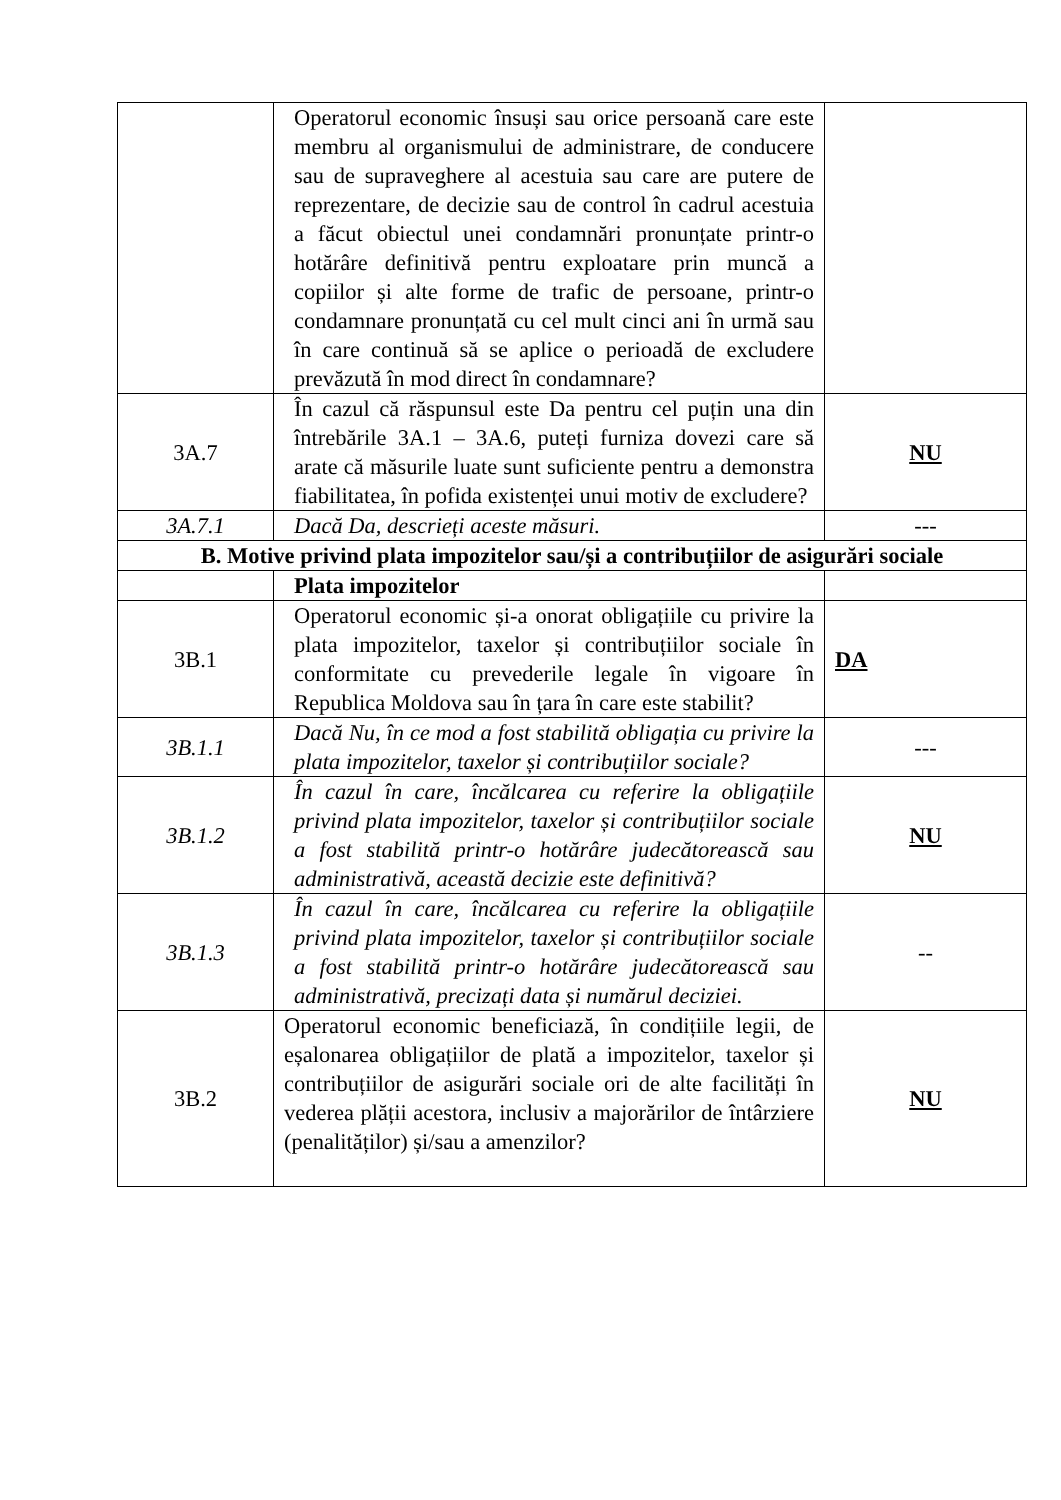| | Operatorul economic însuși sau orice persoană care este membru al organismului de administrare, de conducere sau de supraveghere al acestuia sau care are putere de reprezentare, de decizie sau de control în cadrul acestuia a făcut obiectul unei condamnări pronunțate printr-o hotărâre definitivă pentru exploatare prin muncă a copiilor și alte forme de trafic de persoane, printr-o condamnare pronunțată cu cel mult cinci ani în urmă sau în care continuă să se aplice o perioadă de excludere prevăzută în mod direct în condamnare? | |
| 3A.7 | În cazul că răspunsul este Da pentru cel puțin una din întrebările 3A.1 – 3A.6, puteți furniza dovezi care să arate că măsurile luate sunt suficiente pentru a demonstra fiabilitatea, în pofida existenței unui motiv de excludere? | NU |
| 3A.7.1 | Dacă Da, descrieți aceste măsuri. | --- |
| B. Motive privind plata impozitelor sau/și a contribuțiilor de asigurări sociale | | |
| | Plata impozitelor | |
| 3B.1 | Operatorul economic și-a onorat obligațiile cu privire la plata impozitelor, taxelor și contribuțiilor sociale în conformitate cu prevederile legale în vigoare în Republica Moldova sau în țara în care este stabilit? | DA |
| 3B.1.1 | Dacă Nu, în ce mod a fost stabilită obligația cu privire la plata impozitelor, taxelor și contribuțiilor sociale? | --- |
| 3B.1.2 | În cazul în care, încălcarea cu referire la obligațiile privind plata impozitelor, taxelor și contribuțiilor sociale a fost stabilită printr-o hotărâre judecătorească sau administrativă, această decizie este definitivă? | NU |
| 3B.1.3 | În cazul în care, încălcarea cu referire la obligațiile privind plata impozitelor, taxelor și contribuțiilor sociale a fost stabilită printr-o hotărâre judecătorească sau administrativă, precizați data și numărul deciziei. | -- |
| 3B.2 | Operatorul economic beneficiază, în condițiile legii, de eșalonarea obligațiilor de plată a impozitelor, taxelor și contribuțiilor de asigurări sociale ori de alte facilități în vederea plății acestora, inclusiv a majorărilor de întârziere (penalităților) și/sau a amenzilor? | NU |